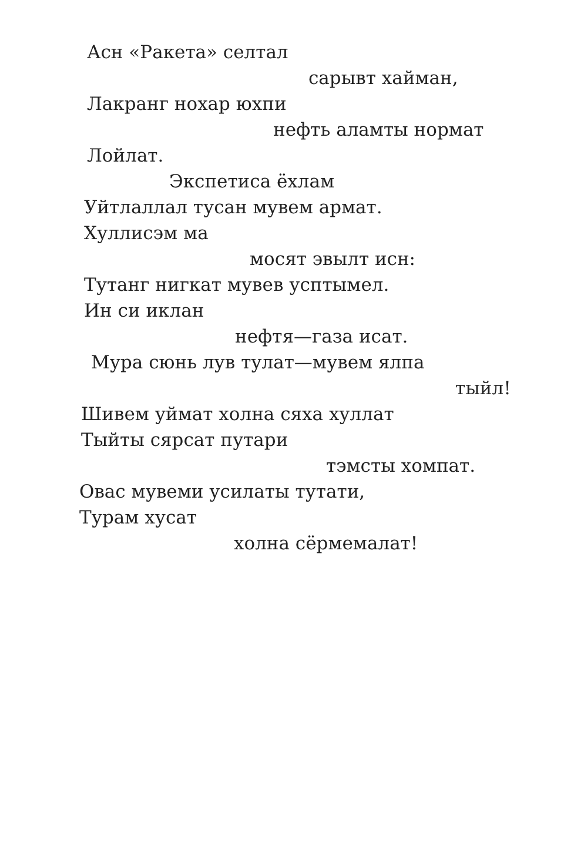Асн «Ракета» селтал
сарывт хайман,
Лакранг нохар юхпи
нефть аламты нормат
Лойлат.
Экспетиса ёхлам
Уйтлаллал тусан мувем армат.
Хуллисэм ма
мосят эвылт исн:
Тутанг нигкат мувев усптымел.
Ин си иклан
нефтя—газа исат.
Мура сюнь лув тулат—мувем ялпа
тыйл!
Шивем уймат холна сяха хуллат
Тыйты сярсат путари
тэмсты хомпат.
Овас мувеми усилаты тутати,
Турам хусат
холна сёрмемалат!